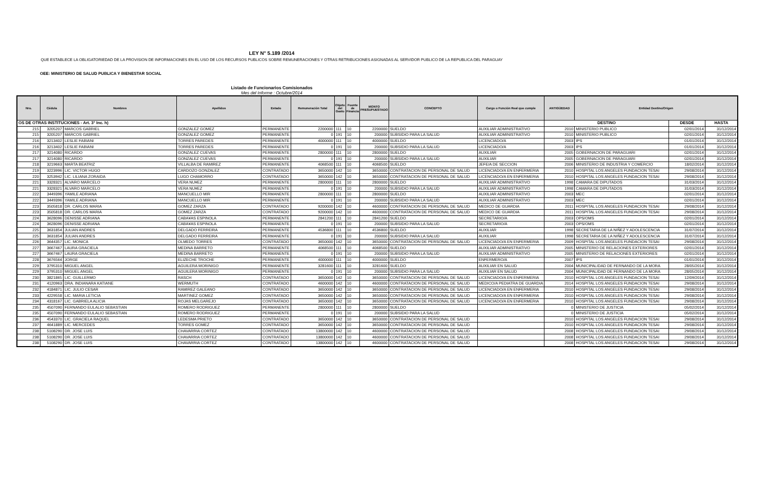LEY N° 5.189 /2014
QUE ESTABLECE LA OBLIGATORIEDAD DE LA PROVISION DE INFORMACIONES EN EL USO DE LOS RECURSOS PUBLICOS SOBRE REMUNERACIONES Y OTRAS RETRIBUCIONES ASIGNADAS AL SERVIDOR PUBLICO DE LA REPUBLICA DEL PARAGUAY
OEE: MINISTERIO DE SALUD PUBLICA Y BIENESTAR SOCIAL
Listado de Funcionarios Comisionados
Mes del Informe : Octubre/2014
| Nro. | Cédula | Nombres | Apellidos | Estado | Remuneración Total | Objeto del Gasto | Fuente de Financia | MONTO PRESUPUESTADO | CONCEPTO | Cargo o Función Real que cumple | ANTIGÜEDAD | Entidad Destino/Origen | | |
| --- | --- | --- | --- | --- | --- | --- | --- | --- | --- | --- | --- | --- | --- | --- |
| OS DE OTRAS INSTITUCIONES - Art. 3° Inc. h) | | | | | | | | | | | DESTINO | | DESDE | HASTA |
| 215 | 3205207 | MARCOS GABRIEL | GONZALEZ GOMEZ | PERMANENTE | 2200000 | 111 | 10 | 2200000 | SUELDO | AUXILIAR ADMINISTRATIVO | 2010 | MINISTERIO PUBLICO | 02/01/2014 | 31/12/2014 |
| 215 | 3205207 | MARCOS GABRIEL | GONZALEZ GOMEZ | PERMANENTE | 0 | 191 | 10 | 200000 | SUBSIDIO PARA LA SALUD | AUXILIAR ADMINISTRATIVO | 2010 | MINISTERIO PUBLICO | 02/01/2014 | 31/12/2014 |
| 216 | 3213402 | LESLIE FABIANI | TORRES PAREDES | PERMANENTE | 4000000 | 111 | 10 | 4000000 | SUELDO | LICENCIADO/A | 2003 | IPS | 01/01/2014 | 31/12/2014 |
| 216 | 3213402 | LESLIE FABIANI | TORRES PAREDES | PERMANENTE | 0 | 191 | 10 | 200000 | SUBSIDIO PARA LA SALUD | LICENCIADO/A | 2003 | IPS | 01/01/2014 | 31/12/2014 |
| 217 | 3214080 | RICARDO | GONZALEZ CUEVAS | PERMANENTE | 2800000 | 111 | 10 | 2800000 | SUELDO | AUXILIAR | 2005 | GOBERNACION DE PARAGUARI | 02/01/2014 | 31/12/2014 |
| 217 | 3214080 | RICARDO | GONZALEZ CUEVAS | PERMANENTE | 0 | 191 | 10 | 200000 | SUBSIDIO PARA LA SALUD | AUXILIAR | 2005 | GOBERNACION DE PARAGUARI | 02/01/2014 | 31/12/2014 |
| 218 | 3219663 | MARTA BEATRIZ | VILLALBA DE RAMIREZ | PERMANENTE | 4068500 | 111 | 10 | 4068500 | SUELDO | JEFE/A DE SECCION | 2006 | MINISTERIO DE INDUSTRIA Y COMERCIO | 18/02/2014 | 31/12/2014 |
| 219 | 3223996 | LIC. VICTOR HUGO | CARDOZO GONZALEZ | CONTRATADO | 3650000 | 142 | 10 | 3650000 | CONTRATACION DE PERSONAL DE SALUD | LICENCIADO/A EN ENFERMERIA | 2010 | HOSPITAL LOS ANGELES FUNDACION TESAI | 29/08/2014 | 31/12/2014 |
| 220 | 3253942 | LIC. LILIANA ZORAIDA | LUGO CHAMORRO | CONTRATADO | 3650000 | 142 | 10 | 3650000 | CONTRATACION DE PERSONAL DE SALUD | LICENCIADO/A EN ENFERMERIA | 2010 | HOSPITAL LOS ANGELES FUNDACION TESAI | 29/08/2014 | 31/12/2014 |
| 221 | 3328321 | ALVARO MARCELO | VERA NU¥EZ | PERMANENTE | 2800000 | 111 | 10 | 2800000 | SUELDO | AUXILIAR ADMINISTRATIVO | 1998 | CAMARA DE DIPUTADOS | 31/03/2014 | 31/12/2014 |
| 221 | 3328321 | ALVARO MARCELO | VERA NU¥EZ | PERMANENTE | 0 | 191 | 10 | 200000 | SUBSIDIO PARA LA SALUD | AUXILIAR ADMINISTRATIVO | 1998 | CAMARA DE DIPUTADOS | 31/03/2014 | 31/12/2014 |
| 222 | 3449396 | YAMILE ADRIANA | MANCUELLO MIR | PERMANENTE | 2800000 | 111 | 10 | 2800000 | SUELDO | AUXILIAR ADMINISTRATIVO | 2003 | MEC | 02/01/2014 | 31/12/2014 |
| 222 | 3449396 | YAMILE ADRIANA | MANCUELLO MIR | PERMANENTE | 0 | 191 | 10 | 200000 | SUBSIDIO PARA LA SALUD | AUXILIAR ADMINISTRATIVO | 2003 | MEC | 02/01/2014 | 31/12/2014 |
| 223 | 3505818 | DR. CARLOS MARIA | GOMEZ ZARZA | CONTRATADO | 9200000 | 142 | 10 | 4600000 | CONTRATACION DE PERSONAL DE SALUD | MEDICO DE GUARDIA | 2011 | HOSPITAL LOS ANGELES FUNDACION TESAI | 29/08/2014 | 31/12/2014 |
| 223 | 3505818 | DR. CARLOS MARIA | GOMEZ ZARZA | CONTRATADO | 9200000 | 142 | 10 | 4600000 | CONTRATACION DE PERSONAL DE SALUD | MEDICO DE GUARDIA | 2011 | HOSPITAL LOS ANGELES FUNDACION TESAI | 29/08/2014 | 31/12/2014 |
| 224 | 3628096 | DENISSE ADRIANA | CABA¥AS ESPINOLA | PERMANENTE | 2841200 | 111 | 10 | 2841200 | SUELDO | SECRETARIO/A | 2003 | OPS/OMS | 02/01/2014 | 31/12/2014 |
| 224 | 3628096 | DENISSE ADRIANA | CABA¥AS ESPINOLA | PERMANENTE | 0 | 191 | 10 | 200000 | SUBSIDIO PARA LA SALUD | SECRETARIO/A | 2003 | OPS/OMS | 02/01/2014 | 31/12/2014 |
| 225 | 3631854 | JULIAN ANDRES | DELGADO FERREIRA | PERMANENTE | 4536800 | 111 | 10 | 4536800 | SUELDO | AUXILIAR | 1998 | SECRETARIA DE LA NIÑEZ Y ADOLESCENCIA | 31/07/2014 | 31/12/2014 |
| 225 | 3631854 | JULIAN ANDRES | DELGADO FERREIRA | PERMANENTE | 0 | 191 | 10 | 200000 | SUBSIDIO PARA LA SALUD | AUXILIAR | 1998 | SECRETARIA DE LA NIÑEZ Y ADOLESCENCIA | 31/07/2014 | 31/12/2014 |
| 226 | 3644357 | LIC. MONICA | OLMEDO TORRES | CONTRATADO | 3650000 | 142 | 10 | 3650000 | CONTRATACION DE PERSONAL DE SALUD | LICENCIADO/A EN ENFERMERIA | 2009 | HOSPITAL LOS ANGELES FUNDACION TESAI | 29/08/2014 | 31/12/2014 |
| 227 | 3667467 | LAURA GRACIELA | MEDINA BARRETO | PERMANENTE | 4068500 | 111 | 10 | 4068500 | SUELDO | AUXILIAR ADMINISTRATIVO | 2005 | MINISTERIO DE RELACIONES EXTERIORES | 02/01/2014 | 31/12/2014 |
| 227 | 3667467 | LAURA GRACIELA | MEDINA BARRETO | PERMANENTE | 0 | 191 | 10 | 200000 | SUBSIDIO PARA LA SALUD | AUXILIAR ADMINISTRATIVO | 2005 | MINISTERIO DE RELACIONES EXTERIORES | 02/01/2014 | 31/12/2014 |
| 228 | 3676564 | JORGE | ELIZECHE TROCHE | PERMANENTE | 4000000 | 111 | 10 | 4000000 | SUELDO | ENFERMERO/A | 2007 | IPS | 01/01/2014 | 31/12/2014 |
| 229 | 3795310 | MIGUEL ANGEL | AGUILERA MORINIGO | PERMANENTE | 3281600 | 111 | 10 | 3281600 | SUELDO | AUXILIAR EN SALUD | 2004 | MUNICIPALIDAD DE FERNANDO DE LA MORA | 28/05/2014 | 31/12/2014 |
| 229 | 3795310 | MIGUEL ANGEL | AGUILERA MORINIGO | PERMANENTE | 0 | 191 | 10 | 200000 | SUBSIDIO PARA LA SALUD | AUXILIAR EN SALUD | 2004 | MUNICIPALIDAD DE FERNANDO DE LA MORA | 28/05/2014 | 31/12/2014 |
| 230 | 3821865 | LIC. GUILLERMO | RASCH | CONTRATADO | 3650000 | 142 | 10 | 3650000 | CONTRATACION DE PERSONAL DE SALUD | LICENCIADO/A EN ENFERMERIA | 2010 | HOSPITAL LOS ANGELES FUNDACION TESAI | 12/09/2014 | 31/12/2014 |
| 231 | 4120963 | DRA. INDIANARA KATIANE | WERMUTH | CONTRATADO | 4600000 | 142 | 10 | 4600000 | CONTRATACION DE PERSONAL DE SALUD | MEDICO/A PEDIATRA DE GUARDIA | 2014 | HOSPITAL LOS ANGELES FUNDACION TESAI | 29/08/2014 | 31/12/2014 |
| 232 | 4184871 | LIC. JULIO CESAR | RAMIREZ GALEANO | CONTRATADO | 3650000 | 142 | 10 | 3650000 | CONTRATACION DE PERSONAL DE SALUD | LICENCIADO/A EN ENFERMERIA | 2010 | HOSPITAL LOS ANGELES FUNDACION TESAI | 29/08/2014 | 31/12/2014 |
| 233 | 4229558 | LIC. MARIA LETICIA | MARTINEZ GOMEZ | CONTRATADO | 3650000 | 142 | 10 | 3650000 | CONTRATACION DE PERSONAL DE SALUD | LICENCIADO/A EN ENFERMERIA | 2010 | HOSPITAL LOS ANGELES FUNDACION TESAI | 29/08/2014 | 31/12/2014 |
| 234 | 4318167 | LIC. GABRIELA ALICIA | ROJAS MELGAREJO | CONTRATADO | 3650000 | 142 | 10 | 3650000 | CONTRATACION DE PERSONAL DE SALUD | LICENCIADO/A EN ENFERMERIA | 2010 | HOSPITAL LOS ANGELES FUNDACION TESAI | 29/08/2014 | 31/12/2014 |
| 235 | 4507090 | FERNANDO EULALIO SEBASTIAN | ROMERO RODRIGUEZ | PERMANENTE | 2800000 | 111 | 10 | 2800000 | SUELDO | | 0 | MINISTERIO DE JUSTICIA | 05/02/2014 | 31/12/2014 |
| 235 | 4507090 | FERNANDO EULALIO SEBASTIAN | ROMERO RODRIGUEZ | PERMANENTE | 0 | 191 | 10 | 200000 | SUBSIDIO PARA LA SALUD | | 0 | MINISTERIO DE JUSTICIA | 05/02/2014 | 31/12/2014 |
| 236 | 4543370 | LIC. GRACIELA RAQUEL | LEDESMA PRIETO | CONTRATADO | 3650000 | 142 | 10 | 3650000 | CONTRATACION DE PERSONAL DE SALUD | | 2010 | HOSPITAL LOS ANGELES FUNDACION TESAI | 29/08/2014 | 31/12/2014 |
| 237 | 4641889 | LIC. MERCEDES | TORRES GOMEZ | CONTRATADO | 3650000 | 142 | 10 | 3650000 | CONTRATACION DE PERSONAL DE SALUD | | 2010 | HOSPITAL LOS ANGELES FUNDACION TESAI | 29/08/2014 | 31/12/2014 |
| 238 | 5108290 | DR. JOSE LUIS | CHAVARRIA CORTEZ | CONTRATADO | 13800000 | 142 | 10 | 4600000 | CONTRATACION DE PERSONAL DE SALUD | | 2008 | HOSPITAL LOS ANGELES FUNDACION TESAI | 29/08/2014 | 31/12/2014 |
| 238 | 5108290 | DR. JOSE LUIS | CHAVARRIA CORTEZ | CONTRATADO | 13800000 | 142 | 10 | 4600000 | CONTRATACION DE PERSONAL DE SALUD | | 2008 | HOSPITAL LOS ANGELES FUNDACION TESAI | 29/08/2014 | 31/12/2014 |
| 238 | 5108290 | DR. JOSE LUIS | CHAVARRIA CORTEZ | CONTRATADO | 13800000 | 142 | 10 | 4600000 | CONTRATACION DE PERSONAL DE SALUD | | 2008 | HOSPITAL LOS ANGELES FUNDACION TESAI | 29/08/2014 | 31/12/2014 |